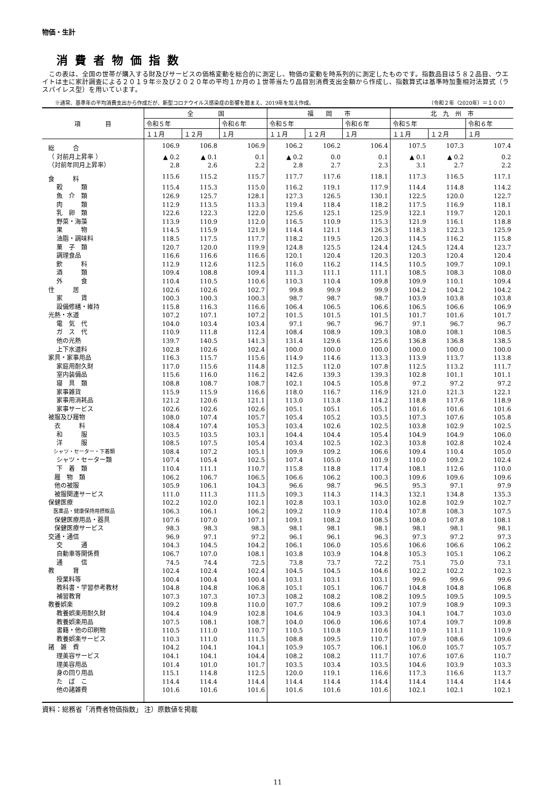物価・生計
消費者物価指数
　この表は、全国の世帯が購入する財及びサービスの価格変動を総合的に測定し、物価の変動を時系列的に測定したものです。指数品目は５８２品目、ウエイトは主に家計調査による２０１９年※及び２０２０年の平均１か月の１世帯当たり品目別消費支出金額から作成し、指数算式は基準時加重相対法算式（ラスパイレス型）を用いています。
※通常、基準年の平均消費支出から作成だが、新型コロナウイルス感染症の影響を踏まえ、2019年を加え作成。 （令和２年（2020年）＝１００）
| 項 目 | 全 国 | | | 福 岡 市 | | | 北 九 州 市 | | |
| --- | --- | --- | --- | --- | --- | --- | --- | --- | --- |
| | 令和５年 | | 令和６年 | 令和５年 | | 令和６年 | 令和５年 | | 令和６年 |
| | １１月 | １２月 | １月 | １１月 | １２月 | １月 | １１月 | １２月 | １月 |
| 総 合 | 106.9 | 106.8 | 106.9 | 106.2 | 106.2 | 106.4 | 107.5 | 107.3 | 107.4 |
| （ 対前月上昇率 ） | ▲ 0.2 | ▲ 0.1 | 0.1 | ▲ 0.2 | 0.0 | 0.1 | ▲ 0.1 | ▲ 0.2 | 0.2 |
| （対前年同月上昇率） | 2.8 | 2.6 | 2.2 | 2.8 | 2.7 | 2.3 | 3.1 | 2.7 | 2.2 |
| 食 料 | 115.6 | 115.2 | 115.7 | 117.7 | 117.6 | 118.1 | 117.3 | 116.5 | 117.1 |
| 穀 類 | 115.4 | 115.3 | 115.0 | 116.2 | 119.1 | 117.9 | 114.4 | 114.8 | 114.2 |
| 魚 介 類 | 126.9 | 125.7 | 128.1 | 127.3 | 126.5 | 130.1 | 122.5 | 120.0 | 122.7 |
| 肉 類 | 112.9 | 113.5 | 113.3 | 119.4 | 118.4 | 118.2 | 117.5 | 116.9 | 118.1 |
| 乳 卵 類 | 122.6 | 122.3 | 122.0 | 125.6 | 125.1 | 125.9 | 122.1 | 119.7 | 120.1 |
| 野菜・海藻 | 113.9 | 110.9 | 112.0 | 116.5 | 110.9 | 115.3 | 121.9 | 116.1 | 118.8 |
| 果 物 | 114.5 | 115.9 | 121.9 | 114.4 | 121.1 | 126.3 | 118.3 | 122.3 | 125.9 |
| 油脂・調味料 | 118.5 | 117.5 | 117.7 | 118.2 | 119.5 | 120.3 | 114.5 | 116.2 | 115.8 |
| 菓 子 類 | 120.7 | 120.0 | 119.9 | 124.8 | 125.5 | 124.4 | 124.5 | 124.4 | 123.7 |
| 調理食品 | 116.6 | 116.6 | 116.6 | 120.1 | 120.4 | 120.3 | 120.3 | 120.4 | 120.4 |
| 飲 料 | 112.9 | 112.6 | 112.5 | 116.0 | 116.2 | 114.5 | 110.5 | 109.7 | 109.1 |
| 酒 類 | 109.4 | 108.8 | 109.4 | 111.3 | 111.1 | 111.1 | 108.5 | 108.3 | 108.0 |
| 外 食 | 110.4 | 110.5 | 110.6 | 110.3 | 110.4 | 109.8 | 109.9 | 110.1 | 109.4 |
| 住 居 | 102.6 | 102.6 | 102.7 | 99.8 | 99.9 | 99.9 | 104.2 | 104.2 | 104.2 |
| 家 賃 | 100.3 | 100.3 | 100.3 | 98.7 | 98.7 | 98.7 | 103.9 | 103.8 | 103.8 |
| 設備修繕・維持 | 115.8 | 116.3 | 116.6 | 106.4 | 106.5 | 106.6 | 106.5 | 106.6 | 106.9 |
| 光熱・水道 | 107.2 | 107.1 | 107.2 | 101.5 | 101.5 | 101.5 | 101.7 | 101.6 | 101.7 |
| 電 気 代 | 104.0 | 103.4 | 103.4 | 97.1 | 96.7 | 96.7 | 97.1 | 96.7 | 96.7 |
| ガ ス 代 | 110.9 | 111.8 | 112.4 | 108.4 | 108.9 | 109.3 | 108.0 | 108.1 | 108.5 |
| 他の光熱 | 139.7 | 140.5 | 141.3 | 131.4 | 129.6 | 125.6 | 136.8 | 136.8 | 138.5 |
| 上下水道料 | 102.8 | 102.6 | 102.4 | 100.0 | 100.0 | 100.0 | 100.0 | 100.0 | 100.0 |
| 家具・家事用品 | 116.3 | 115.7 | 115.6 | 114.9 | 114.6 | 113.3 | 113.9 | 113.7 | 113.8 |
| 家庭用耐久財 | 117.0 | 115.6 | 114.8 | 112.5 | 112.0 | 107.8 | 112.5 | 113.2 | 111.7 |
| 室内装備品 | 115.6 | 116.0 | 116.2 | 142.6 | 139.3 | 139.3 | 102.8 | 101.1 | 101.1 |
| 寝 具 類 | 108.8 | 108.7 | 108.7 | 102.1 | 104.5 | 105.8 | 97.2 | 97.2 | 97.2 |
| 家事雑貨 | 115.9 | 115.9 | 116.6 | 118.0 | 116.7 | 116.9 | 121.0 | 121.3 | 122.1 |
| 家事用消耗品 | 121.2 | 120.6 | 121.1 | 113.0 | 113.8 | 114.2 | 118.8 | 117.6 | 118.9 |
| 家事サービス | 102.6 | 102.6 | 102.6 | 105.1 | 105.1 | 105.1 | 101.6 | 101.6 | 101.6 |
| 被服及び履物 | 108.0 | 107.4 | 105.7 | 105.4 | 105.2 | 103.5 | 107.3 | 107.6 | 105.8 |
| 衣 料 | 108.4 | 107.4 | 105.3 | 103.4 | 102.6 | 102.5 | 103.8 | 102.9 | 102.5 |
| 和 服 | 103.5 | 103.5 | 103.1 | 104.4 | 104.4 | 105.4 | 104.9 | 104.9 | 106.0 |
| 洋 服 | 108.5 | 107.5 | 105.4 | 103.4 | 102.5 | 102.3 | 103.8 | 102.8 | 102.4 |
| シャツ・セーター・下着類 | 108.4 | 107.2 | 105.1 | 109.9 | 109.2 | 106.6 | 109.4 | 110.4 | 105.0 |
| シャツ・セーター類 | 107.4 | 105.4 | 102.5 | 107.4 | 105.0 | 101.9 | 110.0 | 109.2 | 102.4 |
| 下 着 類 | 110.4 | 111.1 | 110.7 | 115.8 | 118.8 | 117.4 | 108.1 | 112.6 | 110.0 |
| 履 物 類 | 106.2 | 106.7 | 106.5 | 106.6 | 106.2 | 100.3 | 109.6 | 109.6 | 109.6 |
| 他の被服 | 105.9 | 106.1 | 104.3 | 96.6 | 98.7 | 96.5 | 95.3 | 97.1 | 97.9 |
| 被服関連サービス | 111.0 | 111.3 | 111.5 | 109.3 | 114.3 | 114.3 | 132.1 | 134.8 | 135.3 |
| 保健医療 | 102.2 | 102.0 | 102.1 | 102.8 | 103.1 | 103.0 | 102.8 | 102.9 | 102.7 |
| 医薬品・健康保持用摂取品 | 106.3 | 106.1 | 106.2 | 109.2 | 110.9 | 110.4 | 107.8 | 108.3 | 107.5 |
| 保健医療用品・器具 | 107.6 | 107.0 | 107.1 | 109.1 | 108.2 | 108.5 | 108.0 | 107.8 | 108.1 |
| 保健医療サービス | 98.3 | 98.3 | 98.3 | 98.1 | 98.1 | 98.1 | 98.1 | 98.1 | 98.1 |
| 交通・通信 | 96.9 | 97.1 | 97.2 | 96.1 | 96.1 | 96.3 | 97.3 | 97.2 | 97.3 |
| 交 通 | 104.3 | 104.5 | 104.2 | 106.1 | 106.0 | 105.6 | 106.6 | 106.6 | 106.2 |
| 自動車等関係費 | 106.7 | 107.0 | 108.1 | 103.8 | 103.9 | 104.8 | 105.3 | 105.1 | 106.2 |
| 通 信 | 74.5 | 74.4 | 72.5 | 73.8 | 73.7 | 72.2 | 75.1 | 75.0 | 73.1 |
| 教 育 | 102.4 | 102.4 | 102.4 | 104.5 | 104.5 | 104.6 | 102.2 | 102.2 | 102.3 |
| 授業料等 | 100.4 | 100.4 | 100.4 | 103.1 | 103.1 | 103.1 | 99.6 | 99.6 | 99.6 |
| 教科書・学習参考教材 | 104.8 | 104.8 | 106.8 | 105.1 | 105.1 | 106.7 | 104.8 | 104.8 | 106.8 |
| 補習教育 | 107.3 | 107.3 | 107.3 | 108.2 | 108.2 | 108.2 | 109.5 | 109.5 | 109.5 |
| 教養娯楽 | 109.2 | 109.8 | 110.0 | 107.7 | 108.6 | 109.2 | 107.9 | 108.9 | 109.3 |
| 教養娯楽用耐久財 | 104.4 | 104.9 | 102.8 | 104.6 | 104.9 | 103.3 | 104.1 | 104.7 | 103.0 |
| 教養娯楽用品 | 107.5 | 108.1 | 108.7 | 104.0 | 106.0 | 106.6 | 107.4 | 109.7 | 109.8 |
| 書籍・他の印刷物 | 110.5 | 111.0 | 110.7 | 110.5 | 110.8 | 110.6 | 110.9 | 111.1 | 110.9 |
| 教養娯楽サービス | 110.3 | 111.0 | 111.5 | 108.8 | 109.5 | 110.7 | 107.9 | 108.6 | 109.6 |
| 諸 雑 費 | 104.2 | 104.1 | 104.1 | 105.9 | 105.7 | 106.1 | 106.0 | 105.7 | 105.7 |
| 理美容サービス | 104.1 | 104.1 | 104.4 | 108.2 | 108.2 | 111.7 | 107.6 | 107.6 | 110.7 |
| 理美容用品 | 101.4 | 101.0 | 101.7 | 103.5 | 103.4 | 103.5 | 104.6 | 103.9 | 103.3 |
| 身の回り用品 | 115.1 | 114.8 | 112.5 | 120.0 | 119.1 | 116.6 | 117.3 | 116.6 | 113.7 |
| た ば こ | 114.4 | 114.4 | 114.4 | 114.4 | 114.4 | 114.4 | 114.4 | 114.4 | 114.4 |
| 他の諸雑費 | 101.6 | 101.6 | 101.6 | 101.6 | 101.6 | 101.6 | 102.1 | 102.1 | 102.1 |
資料：総務省「消費者物価指数」 注）原数値を掲載
11